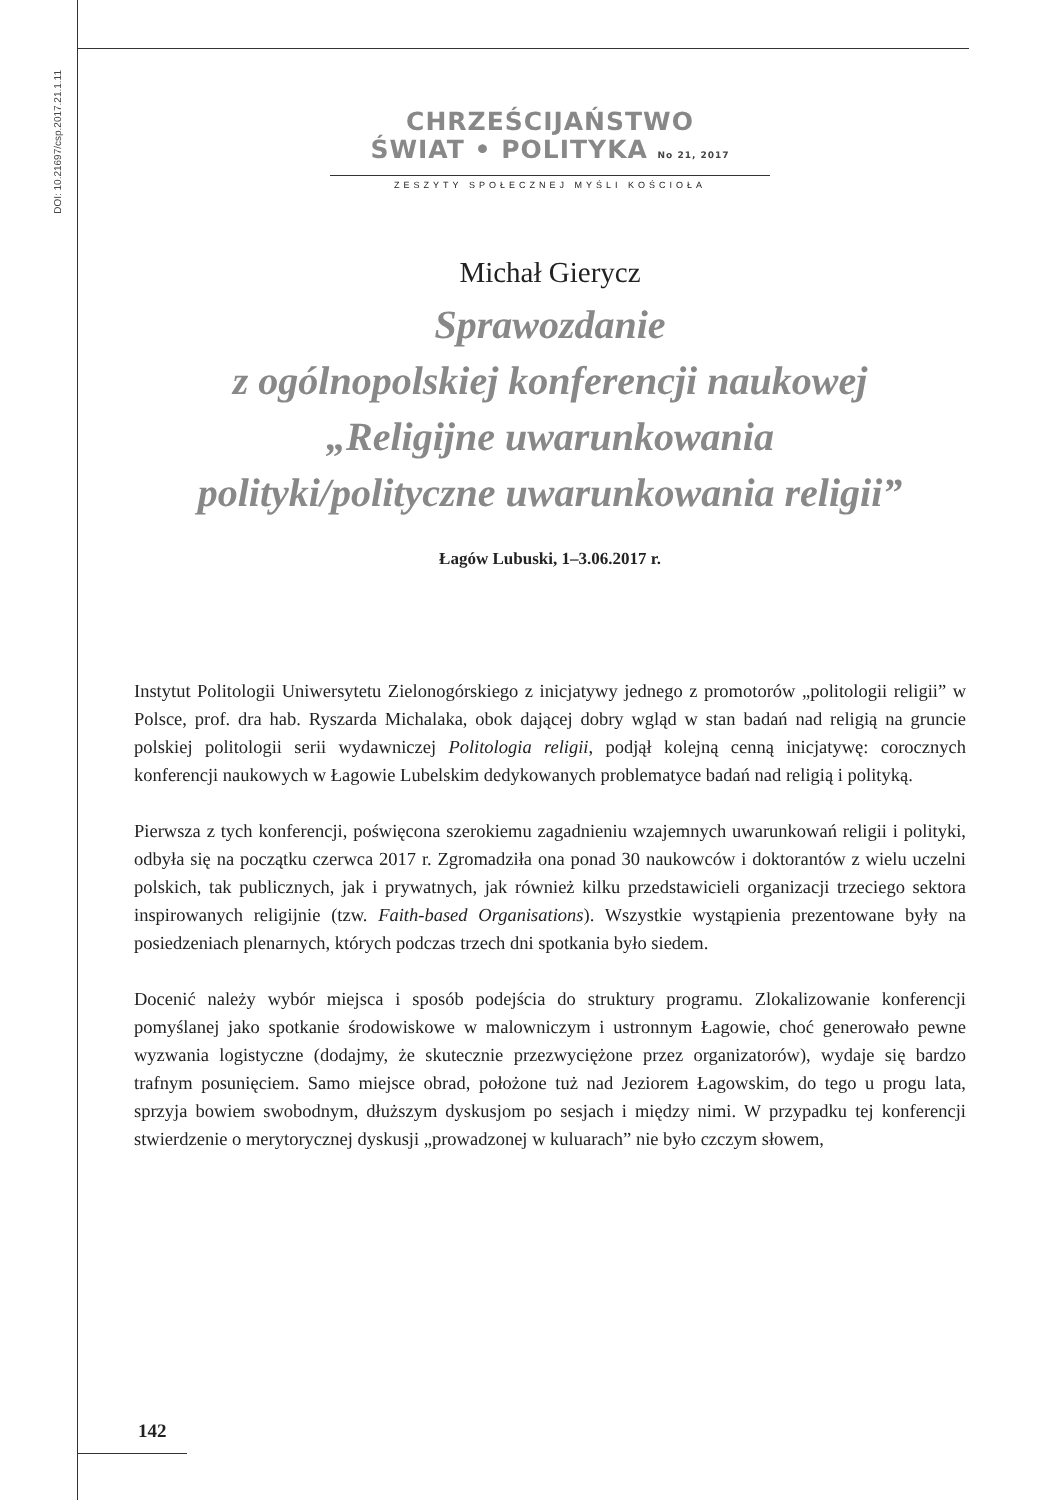DOI: 10.21697/csp.2017.21.1.11
CHRZEŚCIJAŃSTWO
ŚWIAT • POLITYKA No 21, 2017
ZESZYTY SPOŁECZNEJ MYŚLI KOŚCIOŁA
Michał Gierycz
Sprawozdanie
z ogólnopolskiej konferencji naukowej
„Religijne uwarunkowania
polityki/polityczne uwarunkowania religii”
Łagów Lubuski, 1–3.06.2017 r.
Instytut Politologii Uniwersytetu Zielonogórskiego z inicjatywy jednego z promotorów „politologii religii” w Polsce, prof. dra hab. Ryszarda Michalaka, obok dającej dobry wgląd w stan badań nad religią na gruncie polskiej politologii serii wydawniczej Politologia religii, podjął kolejną cenną inicjatywę: corocznych konferencji naukowych w Łagowie Lubelskim dedykowanych problematyce badań nad religią i polityką.
Pierwsza z tych konferencji, poświęcona szerokiemu zagadnieniu wzajemnych uwarunkowań religii i polityki, odbyła się na początku czerwca 2017 r. Zgromadziła ona ponad 30 naukowców i doktorantów z wielu uczelni polskich, tak publicznych, jak i prywatnych, jak również kilku przedstawicieli organizacji trzeciego sektora inspirowanych religijnie (tzw. Faith-based Organisations). Wszystkie wystąpienia prezentowane były na posiedzeniach plenarnych, których podczas trzech dni spotkania było siedem.
Docenić należy wybór miejsca i sposób podejścia do struktury programu. Zlokalizowanie konferencji pomyślanej jako spotkanie środowiskowe w malowniczym i ustronnym Łagowie, choć generowało pewne wyzwania logistyczne (dodajmy, że skutecznie przezwyciężone przez organizatorów), wydaje się bardzo trafnym posunięciem. Samo miejsce obrad, położone tuż nad Jeziorem Łagowskim, do tego u progu lata, sprzyja bowiem swobodnym, dłuższym dyskusjom po sesjach i między nimi. W przypadku tej konferencji stwierdzenie o merytorycznej dyskusji „prowadzonej w kuluarach” nie było czczym słowem,
142